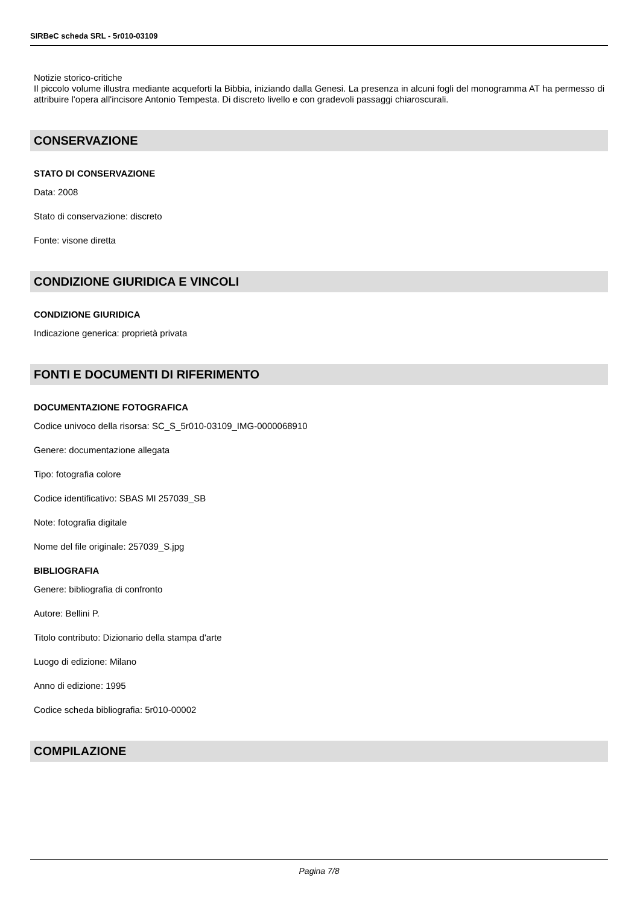SIRBeC scheda SRL - 5r010-03109
Notizie storico-critiche
Il piccolo volume illustra mediante acqueforti la Bibbia, iniziando dalla Genesi. La presenza in alcuni fogli del monogramma AT ha permesso di attribuire l'opera all'incisore Antonio Tempesta. Di discreto livello e con gradevoli passaggi chiaroscurali.
CONSERVAZIONE
STATO DI CONSERVAZIONE
Data: 2008
Stato di conservazione: discreto
Fonte: visone diretta
CONDIZIONE GIURIDICA E VINCOLI
CONDIZIONE GIURIDICA
Indicazione generica: proprietà privata
FONTI E DOCUMENTI DI RIFERIMENTO
DOCUMENTAZIONE FOTOGRAFICA
Codice univoco della risorsa: SC_S_5r010-03109_IMG-0000068910
Genere: documentazione allegata
Tipo: fotografia colore
Codice identificativo: SBAS MI 257039_SB
Note: fotografia digitale
Nome del file originale: 257039_S.jpg
BIBLIOGRAFIA
Genere: bibliografia di confronto
Autore: Bellini P.
Titolo contributo: Dizionario della stampa d'arte
Luogo di edizione: Milano
Anno di edizione: 1995
Codice scheda bibliografia: 5r010-00002
COMPILAZIONE
Pagina 7/8